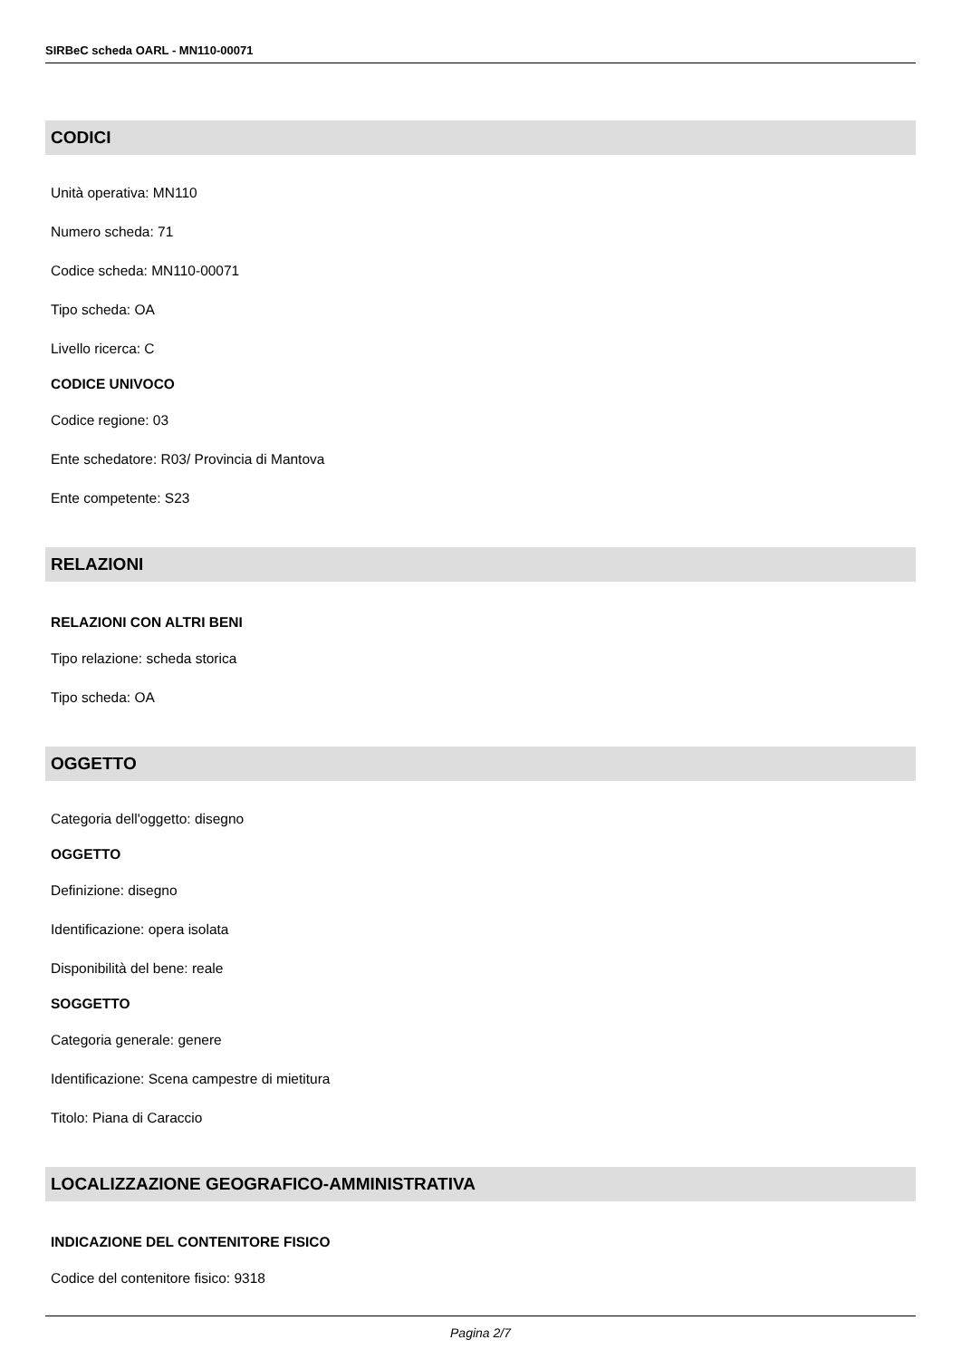SIRBeC scheda OARL - MN110-00071
CODICI
Unità operativa: MN110
Numero scheda: 71
Codice scheda: MN110-00071
Tipo scheda: OA
Livello ricerca: C
CODICE UNIVOCO
Codice regione: 03
Ente schedatore: R03/ Provincia di Mantova
Ente competente: S23
RELAZIONI
RELAZIONI CON ALTRI BENI
Tipo relazione: scheda storica
Tipo scheda: OA
OGGETTO
Categoria dell'oggetto: disegno
OGGETTO
Definizione: disegno
Identificazione: opera isolata
Disponibilità del bene: reale
SOGGETTO
Categoria generale: genere
Identificazione: Scena campestre di mietitura
Titolo: Piana di Caraccio
LOCALIZZAZIONE GEOGRAFICO-AMMINISTRATIVA
INDICAZIONE DEL CONTENITORE FISICO
Codice del contenitore fisico: 9318
Pagina 2/7